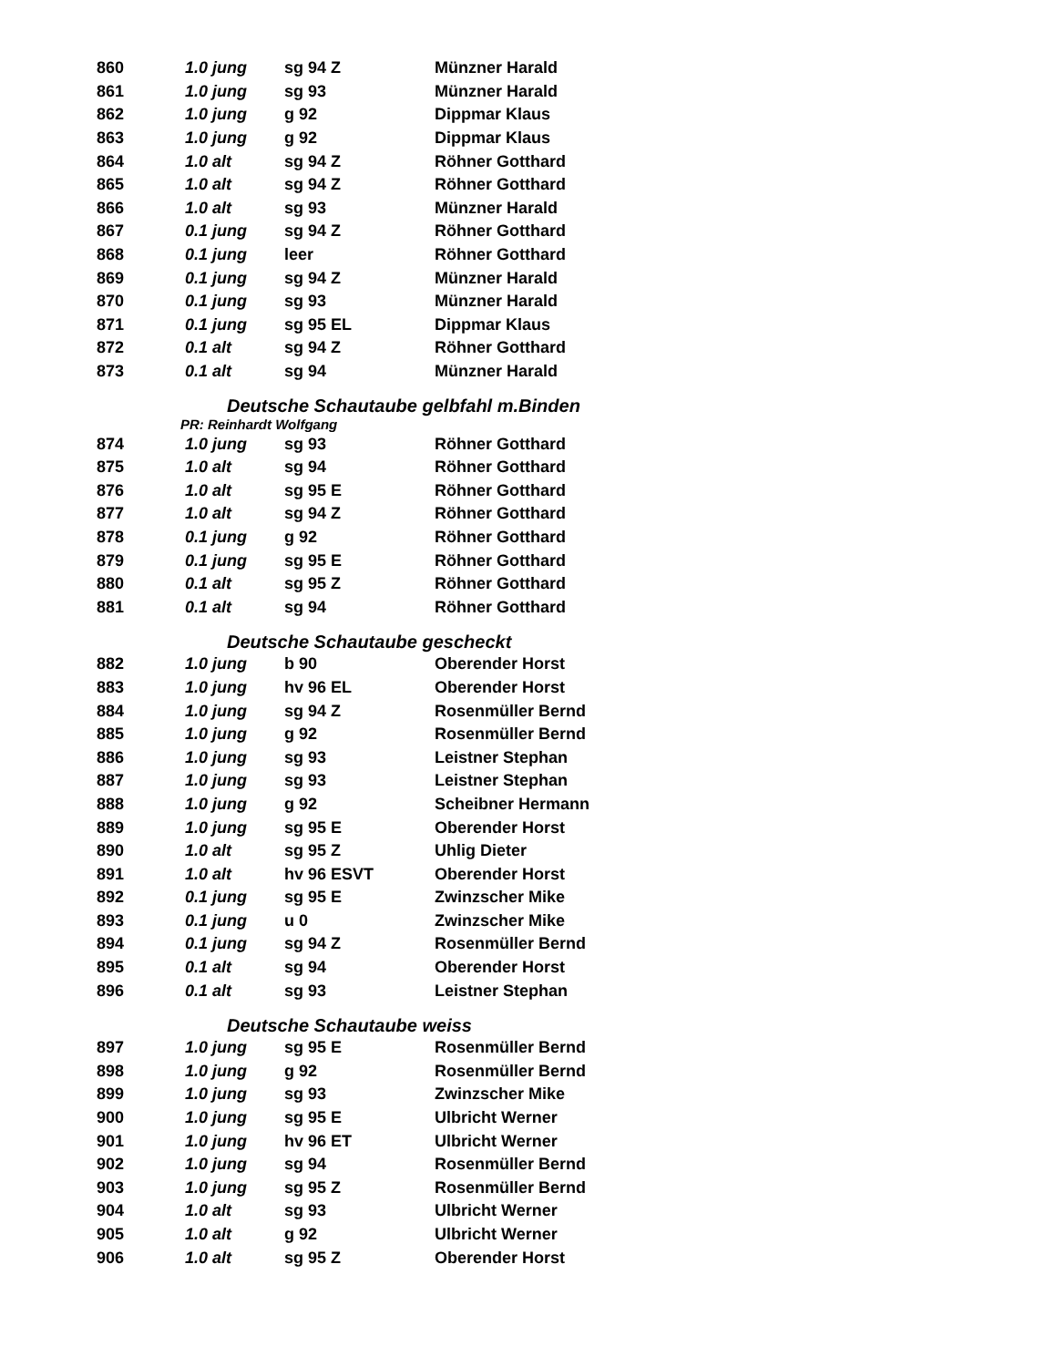| 860 | 1.0 jung | sg 94 Z | Münzner Harald |
| 861 | 1.0 jung | sg 93 | Münzner Harald |
| 862 | 1.0 jung | g 92 | Dippmar Klaus |
| 863 | 1.0 jung | g 92 | Dippmar Klaus |
| 864 | 1.0 alt | sg 94 Z | Röhner Gotthard |
| 865 | 1.0 alt | sg 94 Z | Röhner Gotthard |
| 866 | 1.0 alt | sg 93 | Münzner Harald |
| 867 | 0.1 jung | sg 94 Z | Röhner Gotthard |
| 868 | 0.1 jung | leer | Röhner Gotthard |
| 869 | 0.1 jung | sg 94 Z | Münzner Harald |
| 870 | 0.1 jung | sg 93 | Münzner Harald |
| 871 | 0.1 jung | sg 95 EL | Dippmar Klaus |
| 872 | 0.1 alt | sg 94 Z | Röhner Gotthard |
| 873 | 0.1 alt | sg 94 | Münzner Harald |
| Deutsche Schautaube gelbfahl m.Binden | | | |
| PR: Reinhardt Wolfgang | | | |
| 874 | 1.0 jung | sg 93 | Röhner Gotthard |
| 875 | 1.0 alt | sg 94 | Röhner Gotthard |
| 876 | 1.0 alt | sg 95 E | Röhner Gotthard |
| 877 | 1.0 alt | sg 94 Z | Röhner Gotthard |
| 878 | 0.1 jung | g 92 | Röhner Gotthard |
| 879 | 0.1 jung | sg 95 E | Röhner Gotthard |
| 880 | 0.1 alt | sg 95 Z | Röhner Gotthard |
| 881 | 0.1 alt | sg 94 | Röhner Gotthard |
| Deutsche Schautaube gescheckt | | | |
| 882 | 1.0 jung | b 90 | Oberender Horst |
| 883 | 1.0 jung | hv 96 EL | Oberender Horst |
| 884 | 1.0 jung | sg 94 Z | Rosenmüller Bernd |
| 885 | 1.0 jung | g 92 | Rosenmüller Bernd |
| 886 | 1.0 jung | sg 93 | Leistner Stephan |
| 887 | 1.0 jung | sg 93 | Leistner Stephan |
| 888 | 1.0 jung | g 92 | Scheibner Hermann |
| 889 | 1.0 jung | sg 95 E | Oberender Horst |
| 890 | 1.0 alt | sg 95 Z | Uhlig Dieter |
| 891 | 1.0 alt | hv 96 ESVT | Oberender Horst |
| 892 | 0.1 jung | sg 95 E | Zwinzscher Mike |
| 893 | 0.1 jung | u 0 | Zwinzscher Mike |
| 894 | 0.1 jung | sg 94 Z | Rosenmüller Bernd |
| 895 | 0.1 alt | sg 94 | Oberender Horst |
| 896 | 0.1 alt | sg 93 | Leistner Stephan |
| Deutsche Schautaube weiss | | | |
| 897 | 1.0 jung | sg 95 E | Rosenmüller Bernd |
| 898 | 1.0 jung | g 92 | Rosenmüller Bernd |
| 899 | 1.0 jung | sg 93 | Zwinzscher Mike |
| 900 | 1.0 jung | sg 95 E | Ulbricht Werner |
| 901 | 1.0 jung | hv 96 ET | Ulbricht Werner |
| 902 | 1.0 jung | sg 94 | Rosenmüller Bernd |
| 903 | 1.0 jung | sg 95 Z | Rosenmüller Bernd |
| 904 | 1.0 alt | sg 93 | Ulbricht Werner |
| 905 | 1.0 alt | g 92 | Ulbricht Werner |
| 906 | 1.0 alt | sg 95 Z | Oberender Horst |